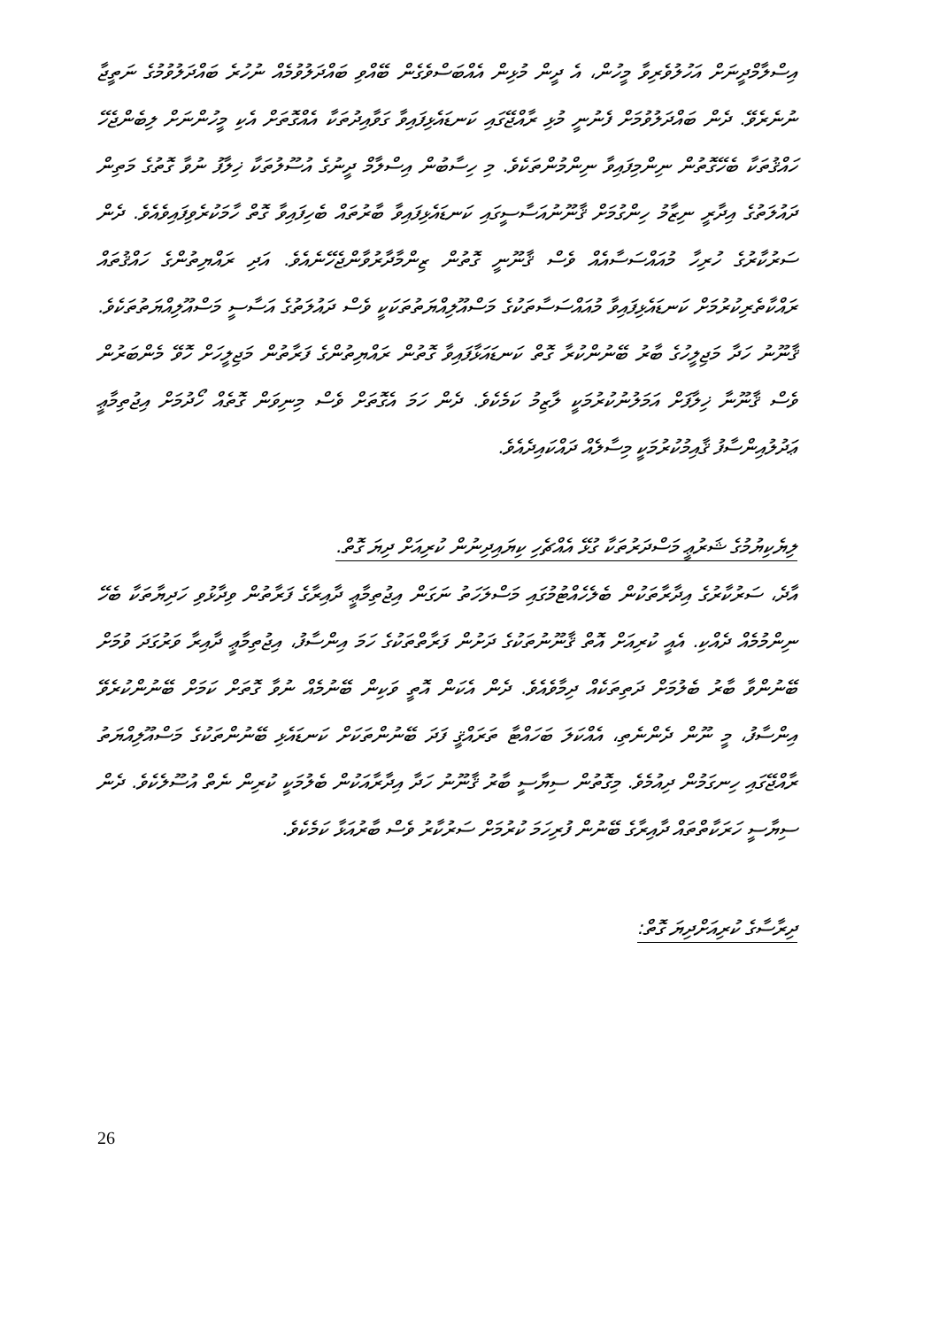އިސްލާމްދީނަށް އަހުލުވެރިވާ މީހުން، އެ ދީން މުޅިން އެއްބަސްވެގެން ބޭއްވި ބައްދަލުވުމެއް ނުހުރެ ބައްދަލުވުމުގެ ނަތީޖާ ނުނެރެވޭ. ދެން ބައްދަލުވުމަށް ފެނުނީ މުޅި ރާއްޖޭގައި ކަނޑައެޅިފައިވާ ގަވާއިދުތަކާ އެއްގޮތަށް އެކި މީހުންނަށް ލިބެންޖެހޭ ހައްޤުތަކާ ބެހޭގޮތުން ނިންމިފައިވާ ނިންމުންތަކެވެ. މި ހިސާބުން އިސްލާމް ދީނުގެ އުސޫލުތަކާ ޚިލާފު ނުވާ ގޮތުގެ މަތިން ދައުލަތުގެ އިދާރީ ނިޒާމު ހިންގުމަށް ޤާނޫނުއަސާސީގައި ކަނޑައެޅިފައިވާ ބާރުތައް ބެހިފައިވާ ގޮތް ހާމަކުރެވިފައިވެއެވެ. ދެން ސަރުކާރުގެ ހުރިހާ މުއައްސަސާއެއް ވެސް ޤާނޫނީ ގޮތުން ޒިންމާދާރުވާންޖެހޭނެއެވެ. އަދި ރައްޔިތުންގެ ހައްޤުތައް ރައްކާތެރިކުރުމަށް ކަނޑައެޅިފައިވާ މުއައްސަސާތަކުގެ މަސްއޫލިއްޔަތުތަކަކީ ވެސް ދައުލަތުގެ އަސާސީ މަސްއޫލިއްޔަތުތަކެވެ. ޤާނޫނު ހަދާ މަޖިލީހުގެ ބާރު ބޭނުންކުރާ ގޮތް ކަނޑައަޅާފައިވާ ގޮތުން ރައްޔިތުންގެ ފަރާތުން މަޖިލީހަށް ހޮވޭ މެންބަރުން ވެސް ޤާނޫނާ ޚިލާފަށް އަމަލުނުކުރުމަކީ ލާޒިމު ކަމެކެވެ. ދެން ހަމަ އެގޮތަށް ވެސް މިނިވަން ގޮތެއް ހޯދުމަށް އިޖުތިމާޢީ ޢަދުލުއިންސާފު ޤާއިމުކުރުމަކީ މިސާލެއް ދައްކައިދެއެވެ.
ލިޔެކިޔުމުގެ ޝަރުޢީ މަސްދަރުތަކާ ގުޅޭ އެއްޗެހި ކިޔައިދިނުން ކުރިއަށް ދިޔަ ގޮތް.
އާދެ، ސަރުކާރުގެ އިދާރާތަކުން ބެލެހެއްޓުމުގައި މަސްލަހަތު ނަގަން އިޖުތިމާޢީ ދާއިރާގެ ފަރާތުން ވިދާޅުވި ހަދިޔާތަކާ ބެހޭ ނިންމުމެއް ދެއްކި. އެއީ ކުރިއަށް އޮތް ޤާނޫނުތަކުގެ ދަށުން ފަރާތްތަކުގެ ހަމަ އިންސާފު، އިޖުތިމާޢީ ދާއިރާ ވަރުގަދަ ވުމަށް ބޭނުންވާ ބާރު ބެލުމަށް ދަތިތަކެއް ދިމާވެއެވެ. ދެން އެކަން އޮތީ ވަކިން ބޭނުމެއް ނުވާ ގޮތަށް ކަމަށް ބޭނުންކުރެވޭ އިންސާފު، މީ ނޫން ދެންނެތި، އެއްކަލަ ބަހައްޓާ ތަރައްޤީ ފަދަ ބޭނުންތަކަށް ކަނޑައެޅި ބޭނުންތަކުގެ މަސްއޫލިއްޔަތު ރާއްޖޭގައި ހިނގަމުން ދިއުމެވެ. މިގޮތުން ސިޔާސީ ބާރު ޤާނޫނު ހަދާ އިދާރާއަކުން ބެލުމަކީ ކުރިން ނެތް އުސޫލެކެވެ. ދެން ސިޔާސީ ހަރަކާތްތައް ދާއިރާގެ ބޭނުން ފުރިހަމަ ކުރުމަށް ސަރުކާރު ވެސް ބާރުއަޅާ ކަމެކެވެ.
ދިރާސާގެ ކުރިއަށްދިޔަ ގޮތް:
26